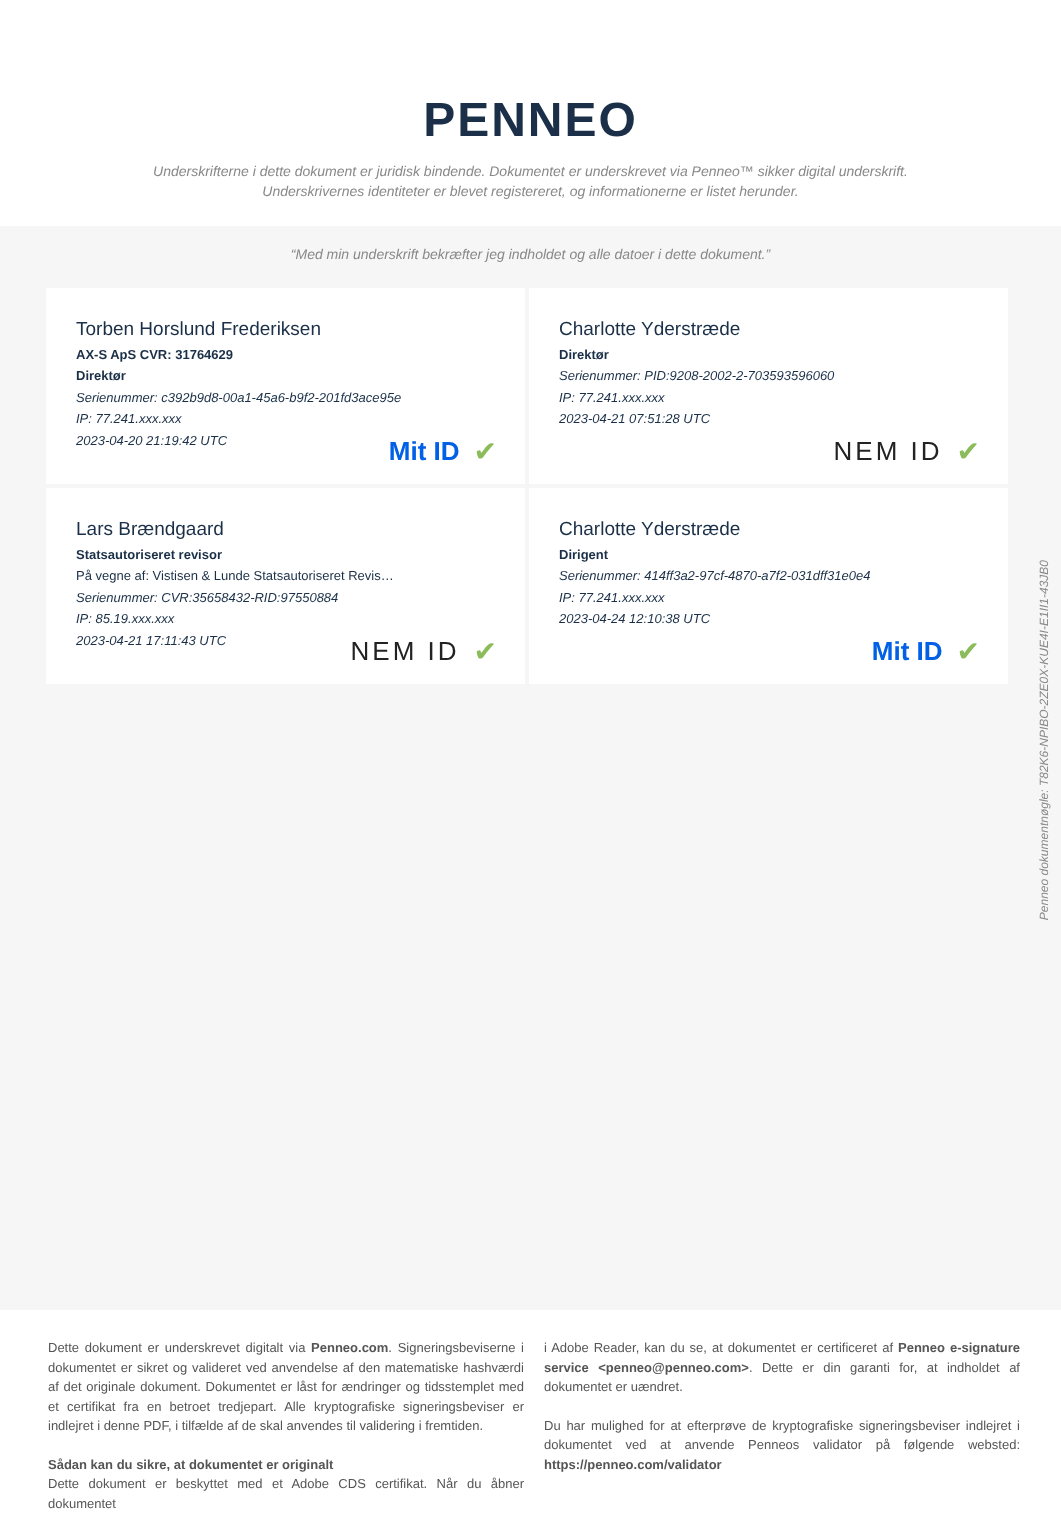PENNEO
Underskrifterne i dette dokument er juridisk bindende. Dokumentet er underskrevet via Penneo™ sikker digital underskrift.
Underskrivernes identiteter er blevet registereret, og informationerne er listet herunder.
“Med min underskrift bekræfter jeg indholdet og alle datoer i dette dokument.”
Torben Horslund Frederiksen
AX-S ApS CVR: 31764629
Direktør
Serienummer: c392b9d8-00a1-45a6-b9f2-201fd3ace95e
IP: 77.241.xxx.xxx
2023-04-20 21:19:42 UTC
Mit ID ✔
Charlotte Yderstræde
Direktør
Serienummer: PID:9208-2002-2-703593596060
IP: 77.241.xxx.xxx
2023-04-21 07:51:28 UTC
NEM ID ✔
Lars Brændgaard
Statsautoriseret revisor
På vegne af: Vistisen & Lunde Statsautoriseret Revis…
Serienummer: CVR:35658432-RID:97550884
IP: 85.19.xxx.xxx
2023-04-21 17:11:43 UTC
NEM ID ✔
Charlotte Yderstræde
Dirigent
Serienummer: 414ff3a2-97cf-4870-a7f2-031dff31e0e4
IP: 77.241.xxx.xxx
2023-04-24 12:10:38 UTC
Mit ID ✔
Penneo dokumentnøgle: T82K6-NPIBO-2ZE0X-KUE4I-E1II1-43JB0
Dette dokument er underskrevet digitalt via Penneo.com. Signeringsbeviserne i dokumentet er sikret og valideret ved anvendelse af den matematiske hashværdi af det originale dokument. Dokumentet er låst for ændringer og tidsstemplet med et certifikat fra en betroet tredjepart. Alle kryptografiske signeringsbeviser er indlejret i denne PDF, i tilfælde af de skal anvendes til validering i fremtiden.
Sådan kan du sikre, at dokumentet er originalt
Dette dokument er beskyttet med et Adobe CDS certifikat. Når du åbner dokumentet
i Adobe Reader, kan du se, at dokumentet er certificeret af Penneo e-signature service <penneo@penneo.com>. Dette er din garanti for, at indholdet af dokumentet er uændret.
Du har mulighed for at efterprøve de kryptografiske signeringsbeviser indlejret i dokumentet ved at anvende Penneos validator på følgende websted: https://penneo.com/validator